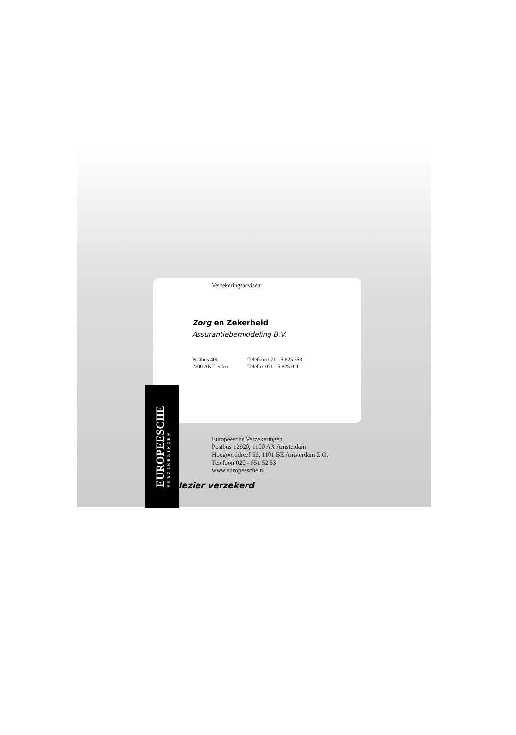Verzekeringsadviseur
Zorg en Zekerheid
Assurantiebemiddeling B.V.
Postbus 400
2300 AK Leiden
Telefoon 071 - 5 825 353
Telefax 071 - 5 825 011
EUROPEESCHE
VERZEKERINGEN
Europeesche Verzekeringen
Postbus 12920, 1100 AX Amsterdam
Hoogoorddreef 56, 1101 BE Amsterdam Z.O.
Telefoon 020 - 651 52 53
www.europeesche.nl
Plezier verzekerd